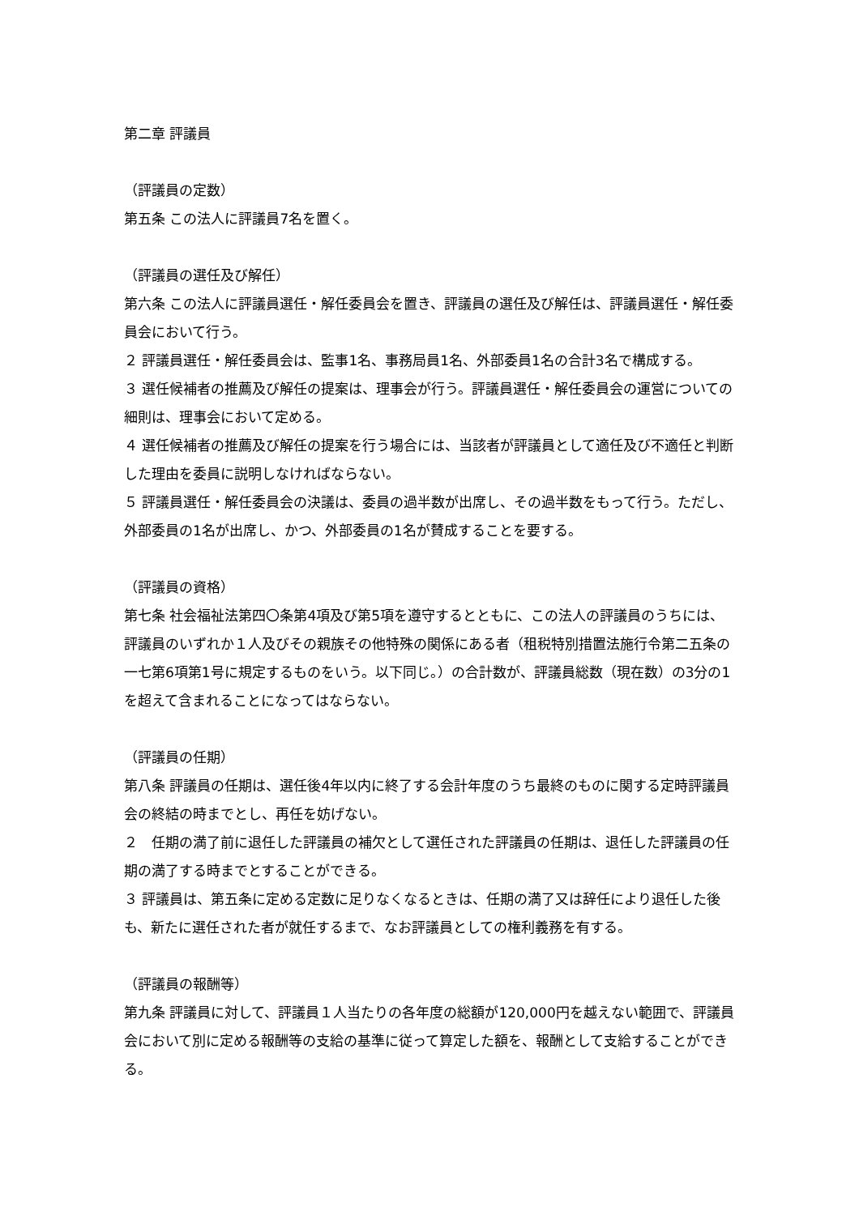第二章 評議員
（評議員の定数）
第五条 この法人に評議員7名を置く。
（評議員の選任及び解任）
第六条 この法人に評議員選任・解任委員会を置き、評議員の選任及び解任は、評議員選任・解任委員会において行う。
２ 評議員選任・解任委員会は、監事1名、事務局員1名、外部委員1名の合計3名で構成する。
３ 選任候補者の推薦及び解任の提案は、理事会が行う。評議員選任・解任委員会の運営についての細則は、理事会において定める。
４ 選任候補者の推薦及び解任の提案を行う場合には、当該者が評議員として適任及び不適任と判断した理由を委員に説明しなければならない。
５ 評議員選任・解任委員会の決議は、委員の過半数が出席し、その過半数をもって行う。ただし、外部委員の1名が出席し、かつ、外部委員の1名が賛成することを要する。
（評議員の資格）
第七条 社会福祉法第四〇条第4項及び第5項を遵守するとともに、この法人の評議員のうちには、評議員のいずれか１人及びその親族その他特殊の関係にある者（租税特別措置法施行令第二五条の一七第6項第1号に規定するものをいう。以下同じ。）の合計数が、評議員総数（現在数）の3分の1を超えて含まれることになってはならない。
（評議員の任期）
第八条 評議員の任期は、選任後4年以内に終了する会計年度のうち最終のものに関する定時評議員会の終結の時までとし、再任を妨げない。
２　任期の満了前に退任した評議員の補欠として選任された評議員の任期は、退任した評議員の任期の満了する時までとすることができる。
３ 評議員は、第五条に定める定数に足りなくなるときは、任期の満了又は辞任により退任した後も、新たに選任された者が就任するまで、なお評議員としての権利義務を有する。
（評議員の報酬等）
第九条 評議員に対して、評議員１人当たりの各年度の総額が120,000円を越えない範囲で、評議員会において別に定める報酬等の支給の基準に従って算定した額を、報酬として支給することができる。